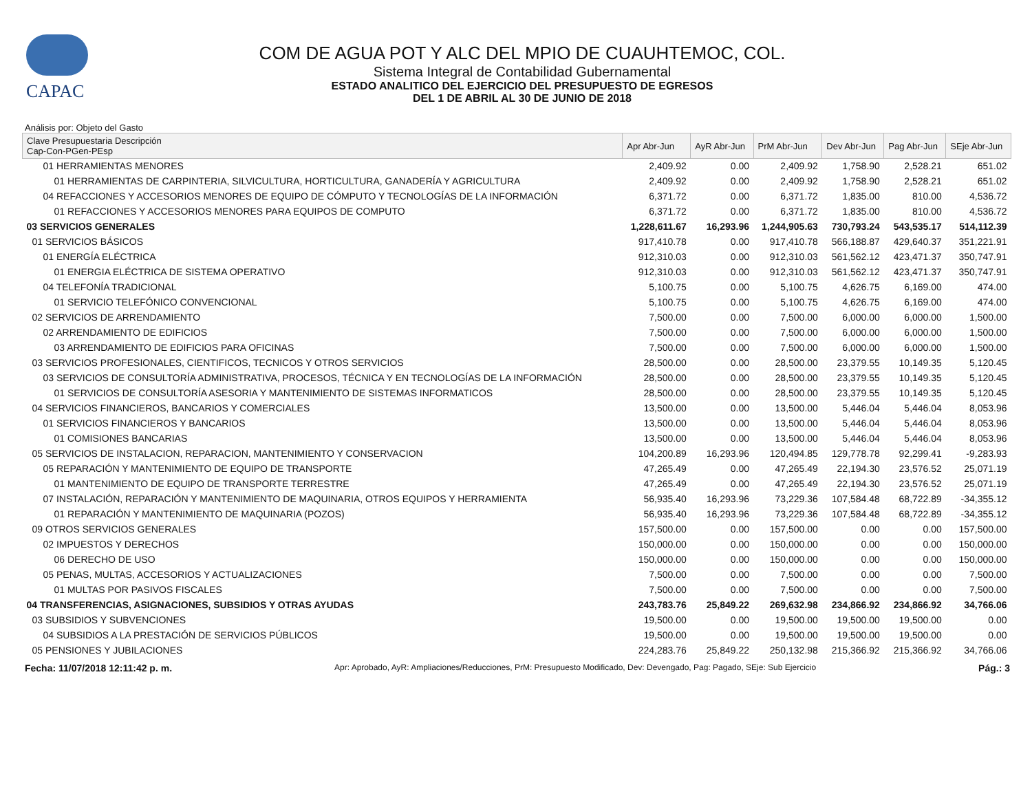CAPAC
COM DE AGUA POT Y ALC DEL MPIO DE CUAUHTEMOC, COL.
Sistema Integral de Contabilidad Gubernamental
ESTADO ANALITICO DEL EJERCICIO DEL PRESUPUESTO DE EGRESOS
DEL 1 DE ABRIL AL 30 DE JUNIO DE 2018
Análisis por: Objeto del Gasto
| Clave Presupuestaria Descripción Cap-Con-PGen-PEsp | Apr Abr-Jun | AyR Abr-Jun | PrM Abr-Jun | Dev Abr-Jun | Pag Abr-Jun | SEje Abr-Jun |
| --- | --- | --- | --- | --- | --- | --- |
| 01 HERRAMIENTAS MENORES | 2,409.92 | 0.00 | 2,409.92 | 1,758.90 | 2,528.21 | 651.02 |
| 01 HERRAMIENTAS DE CARPINTERIA, SILVICULTURA, HORTICULTURA, GANADERÍA Y AGRICULTURA | 2,409.92 | 0.00 | 2,409.92 | 1,758.90 | 2,528.21 | 651.02 |
| 04 REFACCIONES Y ACCESORIOS MENORES DE EQUIPO DE CÓMPUTO Y TECNOLOGÍAS DE LA INFORMACIÓN | 6,371.72 | 0.00 | 6,371.72 | 1,835.00 | 810.00 | 4,536.72 |
| 01 REFACCIONES Y ACCESORIOS MENORES PARA EQUIPOS DE COMPUTO | 6,371.72 | 0.00 | 6,371.72 | 1,835.00 | 810.00 | 4,536.72 |
| 03 SERVICIOS GENERALES | 1,228,611.67 | 16,293.96 | 1,244,905.63 | 730,793.24 | 543,535.17 | 514,112.39 |
| 01 SERVICIOS BÁSICOS | 917,410.78 | 0.00 | 917,410.78 | 566,188.87 | 429,640.37 | 351,221.91 |
| 01 ENERGÍA ELÉCTRICA | 912,310.03 | 0.00 | 912,310.03 | 561,562.12 | 423,471.37 | 350,747.91 |
| 01 ENERGIA ELÉCTRICA DE SISTEMA OPERATIVO | 912,310.03 | 0.00 | 912,310.03 | 561,562.12 | 423,471.37 | 350,747.91 |
| 04 TELEFONÍA TRADICIONAL | 5,100.75 | 0.00 | 5,100.75 | 4,626.75 | 6,169.00 | 474.00 |
| 01 SERVICIO TELEFÓNICO CONVENCIONAL | 5,100.75 | 0.00 | 5,100.75 | 4,626.75 | 6,169.00 | 474.00 |
| 02 SERVICIOS DE ARRENDAMIENTO | 7,500.00 | 0.00 | 7,500.00 | 6,000.00 | 6,000.00 | 1,500.00 |
| 02 ARRENDAMIENTO DE EDIFICIOS | 7,500.00 | 0.00 | 7,500.00 | 6,000.00 | 6,000.00 | 1,500.00 |
| 03 ARRENDAMIENTO DE EDIFICIOS PARA OFICINAS | 7,500.00 | 0.00 | 7,500.00 | 6,000.00 | 6,000.00 | 1,500.00 |
| 03 SERVICIOS PROFESIONALES, CIENTIFICOS, TECNICOS Y OTROS SERVICIOS | 28,500.00 | 0.00 | 28,500.00 | 23,379.55 | 10,149.35 | 5,120.45 |
| 03 SERVICIOS DE CONSULTORÍA ADMINISTRATIVA, PROCESOS, TÉCNICA Y EN TECNOLOGÍAS DE LA INFORMACIÓN | 28,500.00 | 0.00 | 28,500.00 | 23,379.55 | 10,149.35 | 5,120.45 |
| 01 SERVICIOS DE CONSULTORÍA ASESORIA Y MANTENIMIENTO DE SISTEMAS INFORMATICOS | 28,500.00 | 0.00 | 28,500.00 | 23,379.55 | 10,149.35 | 5,120.45 |
| 04 SERVICIOS FINANCIEROS, BANCARIOS Y COMERCIALES | 13,500.00 | 0.00 | 13,500.00 | 5,446.04 | 5,446.04 | 8,053.96 |
| 01 SERVICIOS FINANCIEROS Y BANCARIOS | 13,500.00 | 0.00 | 13,500.00 | 5,446.04 | 5,446.04 | 8,053.96 |
| 01 COMISIONES BANCARIAS | 13,500.00 | 0.00 | 13,500.00 | 5,446.04 | 5,446.04 | 8,053.96 |
| 05 SERVICIOS DE INSTALACION, REPARACION, MANTENIMIENTO Y CONSERVACION | 104,200.89 | 16,293.96 | 120,494.85 | 129,778.78 | 92,299.41 | -9,283.93 |
| 05 REPARACIÓN Y MANTENIMIENTO DE EQUIPO DE TRANSPORTE | 47,265.49 | 0.00 | 47,265.49 | 22,194.30 | 23,576.52 | 25,071.19 |
| 01 MANTENIMIENTO DE EQUIPO DE TRANSPORTE TERRESTRE | 47,265.49 | 0.00 | 47,265.49 | 22,194.30 | 23,576.52 | 25,071.19 |
| 07 INSTALACIÓN, REPARACIÓN Y MANTENIMIENTO DE MAQUINARIA, OTROS EQUIPOS Y HERRAMIENTA | 56,935.40 | 16,293.96 | 73,229.36 | 107,584.48 | 68,722.89 | -34,355.12 |
| 01 REPARACIÓN Y MANTENIMIENTO DE MAQUINARIA (POZOS) | 56,935.40 | 16,293.96 | 73,229.36 | 107,584.48 | 68,722.89 | -34,355.12 |
| 09 OTROS SERVICIOS GENERALES | 157,500.00 | 0.00 | 157,500.00 | 0.00 | 0.00 | 157,500.00 |
| 02 IMPUESTOS Y DERECHOS | 150,000.00 | 0.00 | 150,000.00 | 0.00 | 0.00 | 150,000.00 |
| 06 DERECHO DE USO | 150,000.00 | 0.00 | 150,000.00 | 0.00 | 0.00 | 150,000.00 |
| 05 PENAS, MULTAS, ACCESORIOS Y ACTUALIZACIONES | 7,500.00 | 0.00 | 7,500.00 | 0.00 | 0.00 | 7,500.00 |
| 01 MULTAS POR PASIVOS FISCALES | 7,500.00 | 0.00 | 7,500.00 | 0.00 | 0.00 | 7,500.00 |
| 04 TRANSFERENCIAS, ASIGNACIONES, SUBSIDIOS Y OTRAS AYUDAS | 243,783.76 | 25,849.22 | 269,632.98 | 234,866.92 | 234,866.92 | 34,766.06 |
| 03 SUBSIDIOS Y SUBVENCIONES | 19,500.00 | 0.00 | 19,500.00 | 19,500.00 | 19,500.00 | 0.00 |
| 04 SUBSIDIOS A LA PRESTACIÓN DE SERVICIOS PÚBLICOS | 19,500.00 | 0.00 | 19,500.00 | 19,500.00 | 19,500.00 | 0.00 |
| 05 PENSIONES Y JUBILACIONES | 224,283.76 | 25,849.22 | 250,132.98 | 215,366.92 | 215,366.92 | 34,766.06 |
Fecha: 11/07/2018 12:11:42 p. m. Apr: Aprobado, AyR: Ampliaciones/Reducciones, PrM: Presupuesto Modificado, Dev: Devengado, Pag: Pagado, SEje: Sub Ejercicio Pág.: 3